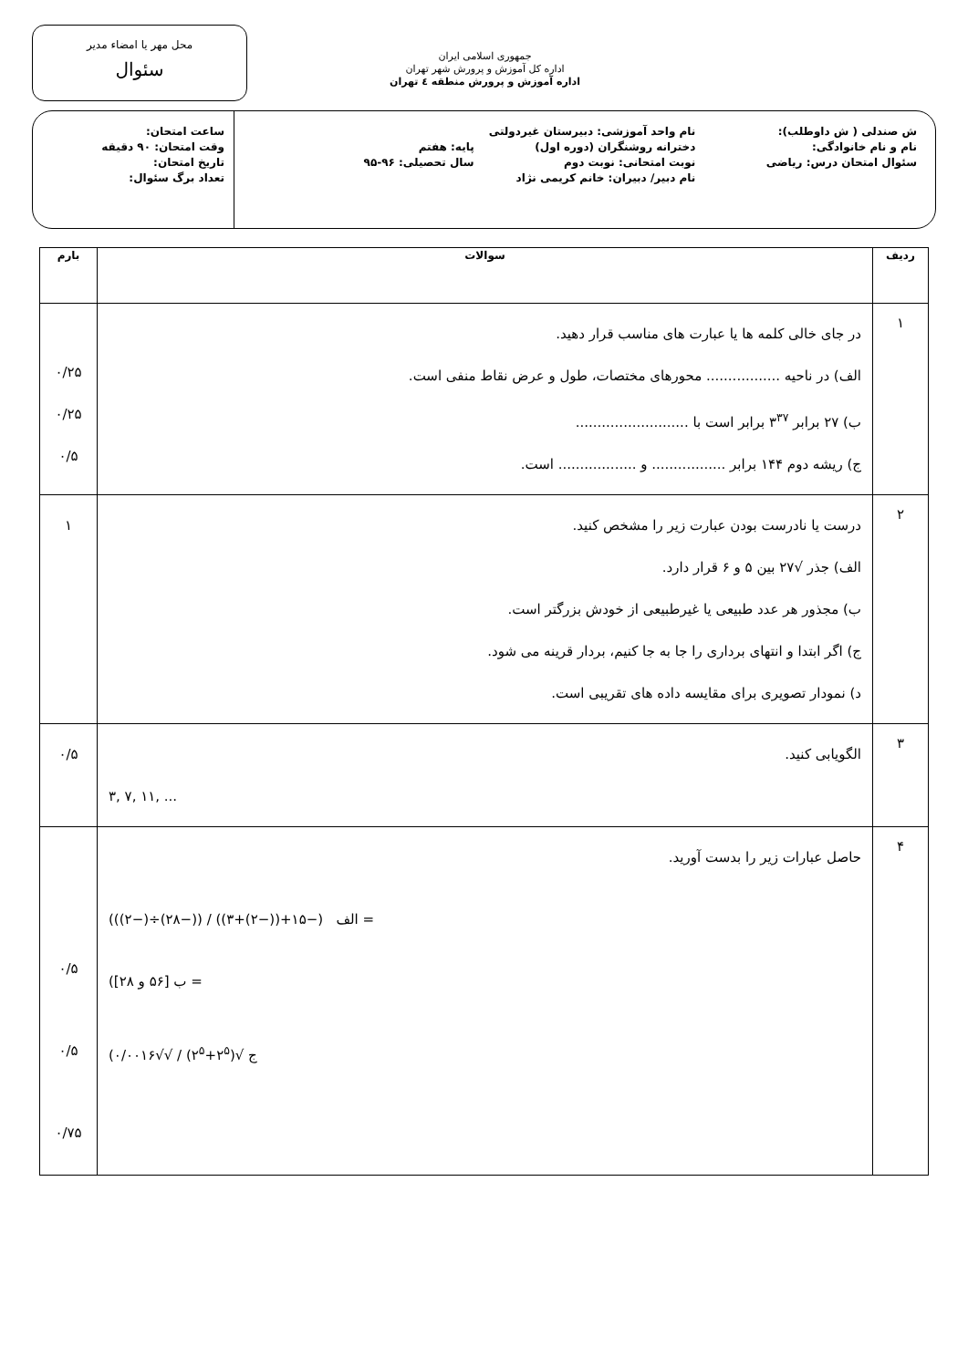جمهوری اسلامی ایران
اداره کل آموزش و پرورش شهر تهران
اداره آموزش و پرورش منطقه ٤ تهران
محل مهر یا امضاء مدیر
سئوال
ش صندلی ( ش داوطلب):
نام و نام خانوادگی:
سئوال امتحان درس: ریاضی
نام واحد آموزشی: دبیرستان غیردولتی دخترانه روشنگران (دوره اول)
نوبت امتحانی: نوبت دوم
نام دبیر/ دبیران: خانم کریمی نژاد
پایه: هفتم
سال تحصیلی: ۹۶-۹۵
ساعت امتحان:
وقت امتحان: ۹۰ دقیقه
تاریخ امتحان:
تعداد برگ سئوال:
| ردیف | سوالات | بارم |
| --- | --- | --- |
| ۱ | در جای خالی کلمه ها یا عبارت های مناسب قرار دهید. الف) در ناحیه ................. محورهای مختصات، طول و عرض نقاط منفی است. ب) ۲۷ برابر ۳<sup>۳۷</sup> برابر است با .......................... ج) ریشه دوم ۱۴۴ برابر ................. و .................. است. | ۰/۲۵ ۰/۲۵ ۰/۵ |
| ۲ | درست یا نادرست بودن عبارت زیر را مشخص کنید. الف) جذر √۲۷ بین ۵ و ۶ قرار دارد. ب) مجذور هر عدد طبیعی یا غیرطبیعی از خودش بزرگتر است. ج) اگر ابتدا و انتهای برداری را جا به جا کنیم، بردار قرینه می شود. د) نمودار تصویری برای مقایسه داده های تقریبی است. | ۱ |
| ۳ | الگویابی کنید. ۳, ۷, ۱۱, ... | ۰/۵ |
| ۴ | حاصل عبارات زیر را بدست آورید. (الف (−۱۵+((−۲)+۳)) / ((−۲۸)÷(−۲)) = (ب [۵۶ و ۲۸] = (ج √(۲<sup>۵</sup>+۲<sup>۵</sup>) / √√۰/۰۰۱۶ | ۰/۵ ۰/۵ ۰/۷۵ |